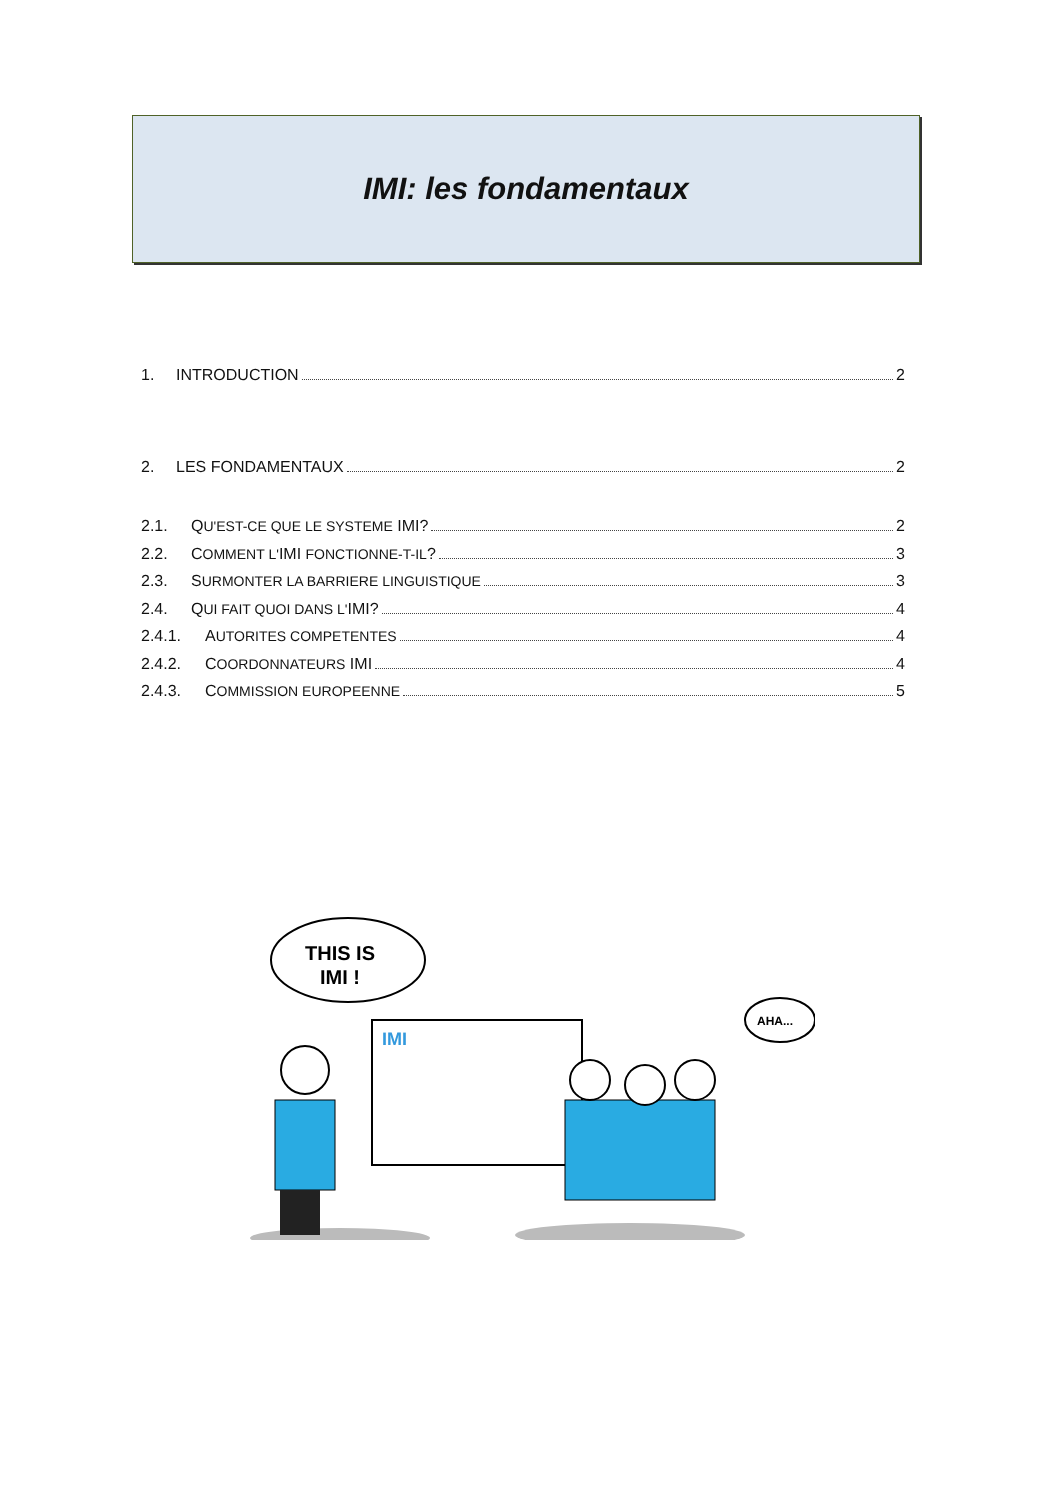IMI: les fondamentaux
1. INTRODUCTION 2
2. LES FONDAMENTAUX 2
2.1. QU'EST-CE QUE LE SYSTEME IMI? 2
2.2. COMMENT L'IMI FONCTIONNE-T-IL? 3
2.3. SURMONTER LA BARRIERE LINGUISTIQUE 3
2.4. QUI FAIT QUOI DANS L'IMI? 4
2.4.1. AUTORITES COMPETENTES 4
2.4.2. COORDONNATEURS IMI 4
2.4.3. COMMISSION EUROPEENNE 5
THIS IS
IMI !
AHA...
IMI